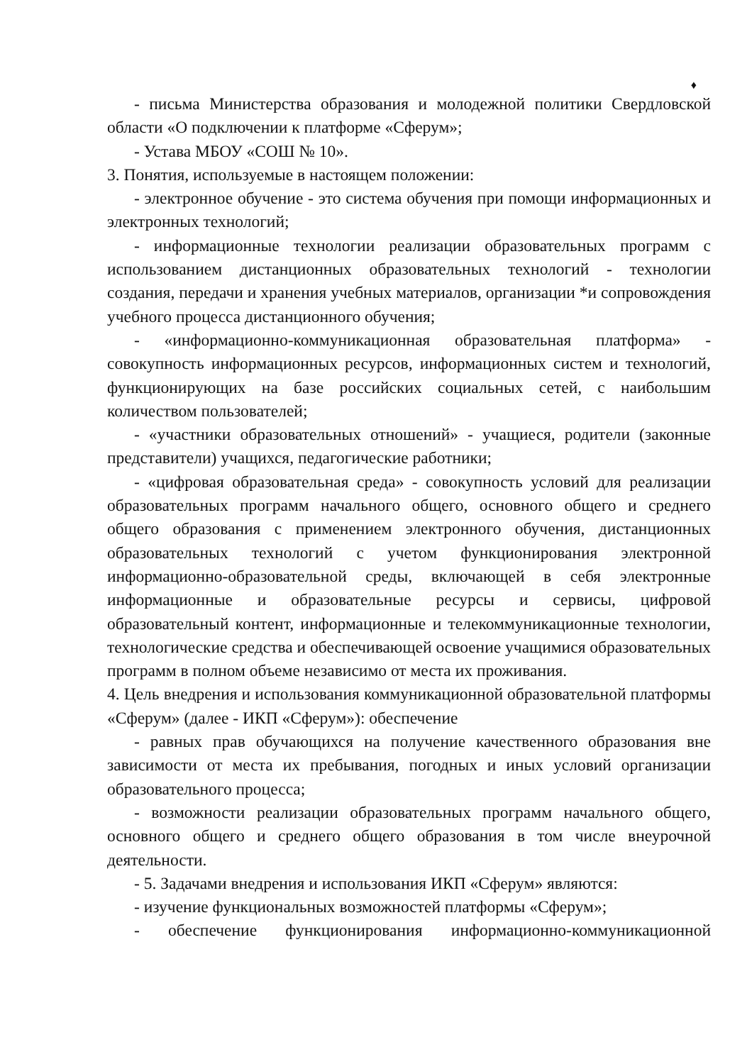♦
- письма Министерства образования и молодежной политики Свердловской области «О подключении к платформе «Сферум»;
- Устава МБОУ «СОШ № 10».
3. Понятия, используемые в настоящем положении:
- электронное обучение - это система обучения при помощи информационных и электронных технологий;
- информационные технологии реализации образовательных программ с использованием дистанционных образовательных технологий - технологии создания, передачи и хранения учебных материалов, организации *и сопровождения учебного процесса дистанционного обучения;
- «информационно-коммуникационная образовательная платформа» - совокупность информационных ресурсов, информационных систем и технологий, функционирующих на базе российских социальных сетей, с наибольшим количеством пользователей;
- «участники образовательных отношений» - учащиеся, родители (законные представители) учащихся, педагогические работники;
- «цифровая образовательная среда» - совокупность условий для реализации образовательных программ начального общего, основного общего и среднего общего образования с применением электронного обучения, дистанционных образовательных технологий с учетом функционирования электронной информационно-образовательной среды, включающей в себя электронные информационные и образовательные ресурсы и сервисы, цифровой образовательный контент, информационные и телекоммуникационные технологии, технологические средства и обеспечивающей освоение учащимися образовательных программ в полном объеме независимо от места их проживания.
4. Цель внедрения и использования коммуникационной образовательной платформы «Сферум» (далее - ИКП «Сферум»): обеспечение
- равных прав обучающихся на получение качественного образования вне зависимости от места их пребывания, погодных и иных условий организации образовательного процесса;
- возможности реализации образовательных программ начального общего, основного общего и среднего общего образования в том числе внеурочной деятельности.
- 5. Задачами внедрения и использования ИКП «Сферум» являются:
- изучение функциональных возможностей платформы «Сферум»;
- обеспечение функционирования информационно-коммуникационной